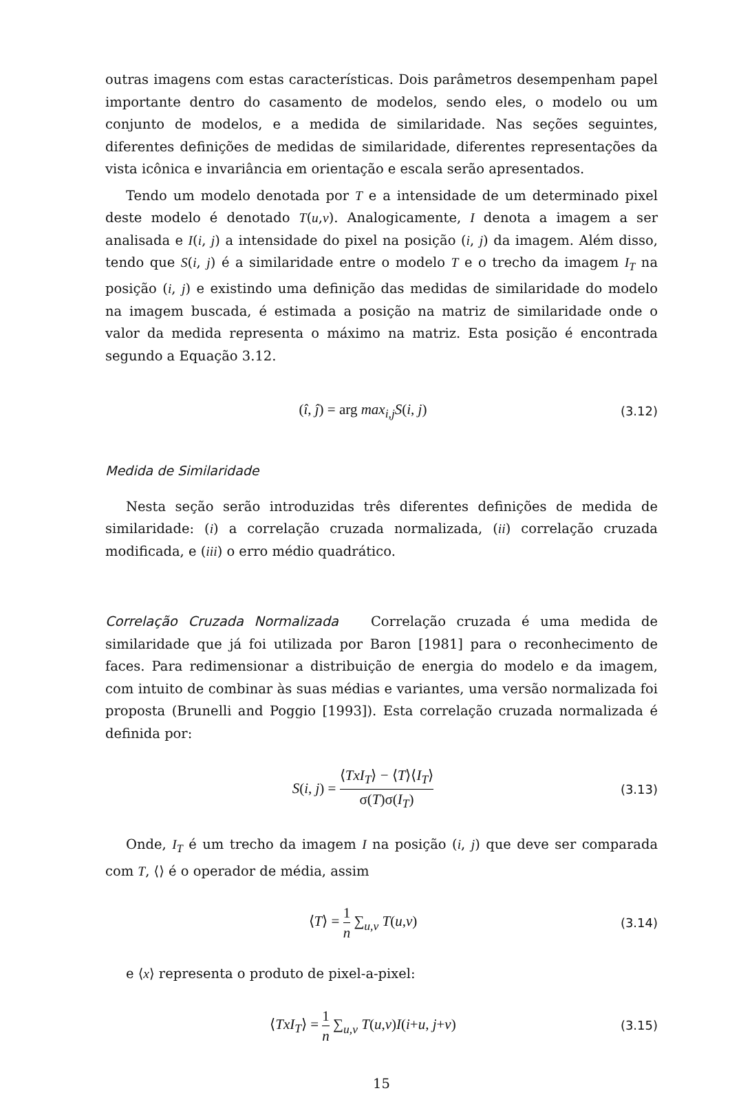outras imagens com estas características. Dois parâmetros desempenham papel importante dentro do casamento de modelos, sendo eles, o modelo ou um conjunto de modelos, e a medida de similaridade. Nas seções seguintes, diferentes definições de medidas de similaridade, diferentes representações da vista icônica e invariância em orientação e escala serão apresentados.
Tendo um modelo denotada por T e a intensidade de um determinado pixel deste modelo é denotado T(u,v). Analogicamente, I denota a imagem a ser analisada e I(i, j) a intensidade do pixel na posição (i, j) da imagem. Além disso, tendo que S(i, j) é a similaridade entre o modelo T e o trecho da imagem I<sub>T</sub> na posição (i, j) e existindo uma definição das medidas de similaridade do modelo na imagem buscada, é estimada a posição na matriz de similaridade onde o valor da medida representa o máximo na matriz. Esta posição é encontrada segundo a Equação 3.12.
(î, ĵ) = arg max<sub>i,j</sub>S(i, j)
(3.12)
Medida de Similaridade
Nesta seção serão introduzidas três diferentes definições de medida de similaridade: (i) a correlação cruzada normalizada, (ii) correlação cruzada modificada, e (iii) o erro médio quadrático.
Correlação Cruzada Normalizada Correlação cruzada é uma medida de similaridade que já foi utilizada por Baron [1981] para o reconhecimento de faces. Para redimensionar a distribuição de energia do modelo e da imagem, com intuito de combinar às suas médias e variantes, uma versão normalizada foi proposta (Brunelli and Poggio [1993]). Esta correlação cruzada normalizada é definida por:
S(i, j) = ⟨TxI<sub>T</sub>⟩ − ⟨T⟩⟨I<sub>T</sub>⟩ σ(T)σ(I<sub>T</sub>)
(3.13)
Onde, I<sub>T</sub> é um trecho da imagem I na posição (i, j) que deve ser comparada com T, ⟨⟩ é o operador de média, assim
⟨T⟩ = 1 n ∑<sub>u,v</sub> T(u,v)
(3.14)
e ⟨x⟩ representa o produto de pixel-a-pixel:
⟨TxI<sub>T</sub>⟩ = 1 n ∑<sub>u,v</sub> T(u,v)I(i+u, j+v)
(3.15)
15